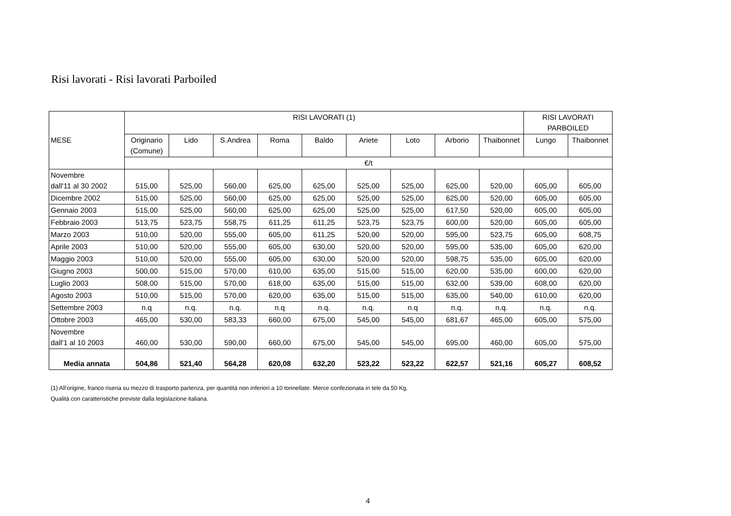Risi lavorati - Risi lavorati Parboiled
| MESE | RISI LAVORATI (1) | | | | | | | | | RISI LAVORATI PARBOILED | |
| --- | --- | --- | --- | --- | --- | --- | --- | --- | --- | --- | --- |
| | Originario (Comune) | Lido | S.Andrea | Roma | Baldo | Ariete | Loto | Arborio | Thaibonnet | Lungo | Thaibonnet |
| | €/t | | | | | | | | | | |
| Novembre dall'11 al 30 2002 | 515,00 | 525,00 | 560,00 | 625,00 | 625,00 | 525,00 | 525,00 | 625,00 | 520,00 | 605,00 | 605,00 |
| Dicembre 2002 | 515,00 | 525,00 | 560,00 | 625,00 | 625,00 | 525,00 | 525,00 | 625,00 | 520,00 | 605,00 | 605,00 |
| Gennaio 2003 | 515,00 | 525,00 | 560,00 | 625,00 | 625,00 | 525,00 | 525,00 | 617,50 | 520,00 | 605,00 | 605,00 |
| Febbraio 2003 | 513,75 | 523,75 | 558,75 | 611,25 | 611,25 | 523,75 | 523,75 | 600,00 | 520,00 | 605,00 | 605,00 |
| Marzo 2003 | 510,00 | 520,00 | 555,00 | 605,00 | 611,25 | 520,00 | 520,00 | 595,00 | 523,75 | 605,00 | 608,75 |
| Aprile 2003 | 510,00 | 520,00 | 555,00 | 605,00 | 630,00 | 520,00 | 520,00 | 595,00 | 535,00 | 605,00 | 620,00 |
| Maggio 2003 | 510,00 | 520,00 | 555,00 | 605,00 | 630,00 | 520,00 | 520,00 | 598,75 | 535,00 | 605,00 | 620,00 |
| Giugno 2003 | 500,00 | 515,00 | 570,00 | 610,00 | 635,00 | 515,00 | 515,00 | 620,00 | 535,00 | 600,00 | 620,00 |
| Luglio 2003 | 508,00 | 515,00 | 570,00 | 618,00 | 635,00 | 515,00 | 515,00 | 632,00 | 539,00 | 608,00 | 620,00 |
| Agosto 2003 | 510,00 | 515,00 | 570,00 | 620,00 | 635,00 | 515,00 | 515,00 | 635,00 | 540,00 | 610,00 | 620,00 |
| Settembre 2003 | n.q | n.q. | n.q. | n.q | n.q. | n.q. | n.q | n.q. | n.q. | n.q. | n.q. |
| Ottobre 2003 | 465,00 | 530,00 | 583,33 | 660,00 | 675,00 | 545,00 | 545,00 | 681,67 | 465,00 | 605,00 | 575,00 |
| Novembre dall'1 al 10 2003 | 460,00 | 530,00 | 590,00 | 660,00 | 675,00 | 545,00 | 545,00 | 695,00 | 460,00 | 605,00 | 575,00 |
| Media annata | 504,86 | 521,40 | 564,28 | 620,08 | 632,20 | 523,22 | 523,22 | 622,57 | 521,16 | 605,27 | 608,52 |
(1) All'origine, franco riseria su mezzo di trasporto partenza, per quantità non inferiori a 10 tonnellate. Merce confezionata in tele da 50 Kg.
Qualità con caratteristiche previste dalla legislazione italiana.
4